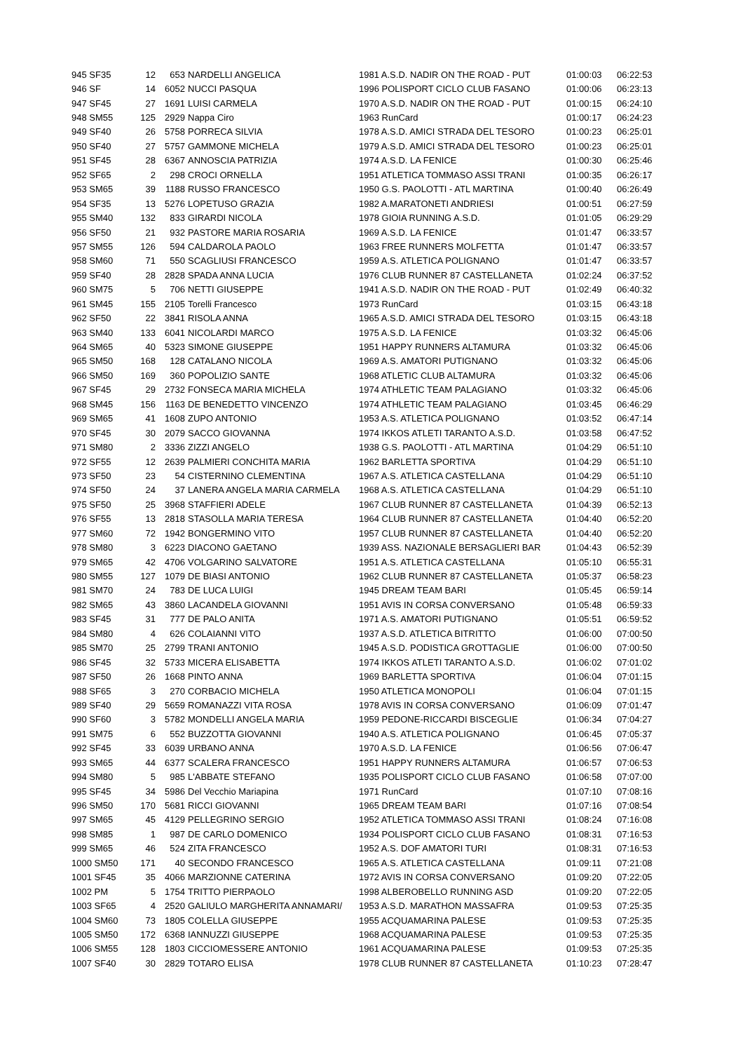| 945 SF35 | 12 | 653 | NARDELLI ANGELICA | 1981 A.S.D. NADIR ON THE ROAD - PUT | 01:00:03 | 06:22:53 |
| 946 SF | 14 | 6052 | NUCCI PASQUA | 1996 POLISPORT CICLO CLUB FASANO | 01:00:06 | 06:23:13 |
| 947 SF45 | 27 | 1691 | LUISI CARMELA | 1970 A.S.D. NADIR ON THE ROAD - PUT | 01:00:15 | 06:24:10 |
| 948 SM55 | 125 | 2929 | Nappa Ciro | 1963 RunCard | 01:00:17 | 06:24:23 |
| 949 SF40 | 26 | 5758 | PORRECA SILVIA | 1978 A.S.D. AMICI STRADA DEL TESORO | 01:00:23 | 06:25:01 |
| 950 SF40 | 27 | 5757 | GAMMONE MICHELA | 1979 A.S.D. AMICI STRADA DEL TESORO | 01:00:23 | 06:25:01 |
| 951 SF45 | 28 | 6367 | ANNOSCIA PATRIZIA | 1974 A.S.D. LA FENICE | 01:00:30 | 06:25:46 |
| 952 SF65 | 2 | 298 | CROCI ORNELLA | 1951 ATLETICA TOMMASO ASSI TRANI | 01:00:35 | 06:26:17 |
| 953 SM65 | 39 | 1188 | RUSSO FRANCESCO | 1950 G.S. PAOLOTTI - ATL MARTINA | 01:00:40 | 06:26:49 |
| 954 SF35 | 13 | 5276 | LOPETUSO GRAZIA | 1982 A.MARATONETI ANDRIESI | 01:00:51 | 06:27:59 |
| 955 SM40 | 132 | 833 | GIRARDI NICOLA | 1978 GIOIA RUNNING A.S.D. | 01:01:05 | 06:29:29 |
| 956 SF50 | 21 | 932 | PASTORE MARIA ROSARIA | 1969 A.S.D. LA FENICE | 01:01:47 | 06:33:57 |
| 957 SM55 | 126 | 594 | CALDAROLA PAOLO | 1963 FREE RUNNERS MOLFETTA | 01:01:47 | 06:33:57 |
| 958 SM60 | 71 | 550 | SCAGLIUSI FRANCESCO | 1959 A.S. ATLETICA POLIGNANO | 01:01:47 | 06:33:57 |
| 959 SF40 | 28 | 2828 | SPADA ANNA LUCIA | 1976 CLUB RUNNER 87 CASTELLANETA | 01:02:24 | 06:37:52 |
| 960 SM75 | 5 | 706 | NETTI GIUSEPPE | 1941 A.S.D. NADIR ON THE ROAD - PUT | 01:02:49 | 06:40:32 |
| 961 SM45 | 155 | 2105 | Torelli Francesco | 1973 RunCard | 01:03:15 | 06:43:18 |
| 962 SF50 | 22 | 3841 | RISOLA ANNA | 1965 A.S.D. AMICI STRADA DEL TESORO | 01:03:15 | 06:43:18 |
| 963 SM40 | 133 | 6041 | NICOLARDI MARCO | 1975 A.S.D. LA FENICE | 01:03:32 | 06:45:06 |
| 964 SM65 | 40 | 5323 | SIMONE GIUSEPPE | 1951 HAPPY RUNNERS ALTAMURA | 01:03:32 | 06:45:06 |
| 965 SM50 | 168 | 128 | CATALANO NICOLA | 1969 A.S. AMATORI PUTIGNANO | 01:03:32 | 06:45:06 |
| 966 SM50 | 169 | 360 | POPOLIZIO SANTE | 1968 ATLETIC CLUB ALTAMURA | 01:03:32 | 06:45:06 |
| 967 SF45 | 29 | 2732 | FONSECA MARIA MICHELA | 1974 ATHLETIC TEAM PALAGIANO | 01:03:32 | 06:45:06 |
| 968 SM45 | 156 | 1163 | DE BENEDETTO VINCENZO | 1974 ATHLETIC TEAM PALAGIANO | 01:03:45 | 06:46:29 |
| 969 SM65 | 41 | 1608 | ZUPO ANTONIO | 1953 A.S. ATLETICA POLIGNANO | 01:03:52 | 06:47:14 |
| 970 SF45 | 30 | 2079 | SACCO GIOVANNA | 1974 IKKOS ATLETI TARANTO A.S.D. | 01:03:58 | 06:47:52 |
| 971 SM80 | 2 | 3336 | ZIZZI ANGELO | 1938 G.S. PAOLOTTI - ATL MARTINA | 01:04:29 | 06:51:10 |
| 972 SF55 | 12 | 2639 | PALMIERI CONCHITA MARIA | 1962 BARLETTA SPORTIVA | 01:04:29 | 06:51:10 |
| 973 SF50 | 23 | 54 | CISTERNINO CLEMENTINA | 1967 A.S. ATLETICA CASTELLANA | 01:04:29 | 06:51:10 |
| 974 SF50 | 24 | 37 | LANERA ANGELA MARIA CARMELA | 1968 A.S. ATLETICA CASTELLANA | 01:04:29 | 06:51:10 |
| 975 SF50 | 25 | 3968 | STAFFIERI ADELE | 1967 CLUB RUNNER 87 CASTELLANETA | 01:04:39 | 06:52:13 |
| 976 SF55 | 13 | 2818 | STASOLLA MARIA TERESA | 1964 CLUB RUNNER 87 CASTELLANETA | 01:04:40 | 06:52:20 |
| 977 SM60 | 72 | 1942 | BONGERMINO VITO | 1957 CLUB RUNNER 87 CASTELLANETA | 01:04:40 | 06:52:20 |
| 978 SM80 | 3 | 6223 | DIACONO GAETANO | 1939 ASS. NAZIONALE BERSAGLIERI BAR | 01:04:43 | 06:52:39 |
| 979 SM65 | 42 | 4706 | VOLGARINO SALVATORE | 1951 A.S. ATLETICA CASTELLANA | 01:05:10 | 06:55:31 |
| 980 SM55 | 127 | 1079 | DE BIASI ANTONIO | 1962 CLUB RUNNER 87 CASTELLANETA | 01:05:37 | 06:58:23 |
| 981 SM70 | 24 | 783 | DE LUCA LUIGI | 1945 DREAM TEAM BARI | 01:05:45 | 06:59:14 |
| 982 SM65 | 43 | 3860 | LACANDELA GIOVANNI | 1951 AVIS IN CORSA CONVERSANO | 01:05:48 | 06:59:33 |
| 983 SF45 | 31 | 777 | DE PALO ANITA | 1971 A.S. AMATORI PUTIGNANO | 01:05:51 | 06:59:52 |
| 984 SM80 | 4 | 626 | COLAIANNI VITO | 1937 A.S.D. ATLETICA BITRITTO | 01:06:00 | 07:00:50 |
| 985 SM70 | 25 | 2799 | TRANI ANTONIO | 1945 A.S.D. PODISTICA GROTTAGLIE | 01:06:00 | 07:00:50 |
| 986 SF45 | 32 | 5733 | MICERA ELISABETTA | 1974 IKKOS ATLETI TARANTO A.S.D. | 01:06:02 | 07:01:02 |
| 987 SF50 | 26 | 1668 | PINTO ANNA | 1969 BARLETTA SPORTIVA | 01:06:04 | 07:01:15 |
| 988 SF65 | 3 | 270 | CORBACIO MICHELA | 1950 ATLETICA MONOPOLI | 01:06:04 | 07:01:15 |
| 989 SF40 | 29 | 5659 | ROMANAZZI VITA ROSA | 1978 AVIS IN CORSA CONVERSANO | 01:06:09 | 07:01:47 |
| 990 SF60 | 3 | 5782 | MONDELLI ANGELA MARIA | 1959 PEDONE-RICCARDI BISCEGLIE | 01:06:34 | 07:04:27 |
| 991 SM75 | 6 | 552 | BUZZOTTA GIOVANNI | 1940 A.S. ATLETICA POLIGNANO | 01:06:45 | 07:05:37 |
| 992 SF45 | 33 | 6039 | URBANO ANNA | 1970 A.S.D. LA FENICE | 01:06:56 | 07:06:47 |
| 993 SM65 | 44 | 6377 | SCALERA FRANCESCO | 1951 HAPPY RUNNERS ALTAMURA | 01:06:57 | 07:06:53 |
| 994 SM80 | 5 | 985 | L'ABBATE STEFANO | 1935 POLISPORT CICLO CLUB FASANO | 01:06:58 | 07:07:00 |
| 995 SF45 | 34 | 5986 | Del Vecchio Mariapina | 1971 RunCard | 01:07:10 | 07:08:16 |
| 996 SM50 | 170 | 5681 | RICCI GIOVANNI | 1965 DREAM TEAM BARI | 01:07:16 | 07:08:54 |
| 997 SM65 | 45 | 4129 | PELLEGRINO SERGIO | 1952 ATLETICA TOMMASO ASSI TRANI | 01:08:24 | 07:16:08 |
| 998 SM85 | 1 | 987 | DE CARLO DOMENICO | 1934 POLISPORT CICLO CLUB FASANO | 01:08:31 | 07:16:53 |
| 999 SM65 | 46 | 524 | ZITA FRANCESCO | 1952 A.S. DOF AMATORI TURI | 01:08:31 | 07:16:53 |
| 1000 SM50 | 171 | 40 | SECONDO FRANCESCO | 1965 A.S. ATLETICA CASTELLANA | 01:09:11 | 07:21:08 |
| 1001 SF45 | 35 | 4066 | MARZIONNE CATERINA | 1972 AVIS IN CORSA CONVERSANO | 01:09:20 | 07:22:05 |
| 1002 PM | 5 | 1754 | TRITTO PIERPAOLO | 1998 ALBEROBELLO RUNNING ASD | 01:09:20 | 07:22:05 |
| 1003 SF65 | 4 | 2520 | GALIULO MARGHERITA ANNAMARI/ | 1953 A.S.D. MARATHON MASSAFRA | 01:09:53 | 07:25:35 |
| 1004 SM60 | 73 | 1805 | COLELLA GIUSEPPE | 1955 ACQUAMARINA PALESE | 01:09:53 | 07:25:35 |
| 1005 SM50 | 172 | 6368 | IANNUZZI GIUSEPPE | 1968 ACQUAMARINA PALESE | 01:09:53 | 07:25:35 |
| 1006 SM55 | 128 | 1803 | CICCIOMESSERE ANTONIO | 1961 ACQUAMARINA PALESE | 01:09:53 | 07:25:35 |
| 1007 SF40 | 30 | 2829 | TOTARO ELISA | 1978 CLUB RUNNER 87 CASTELLANETA | 01:10:23 | 07:28:47 |